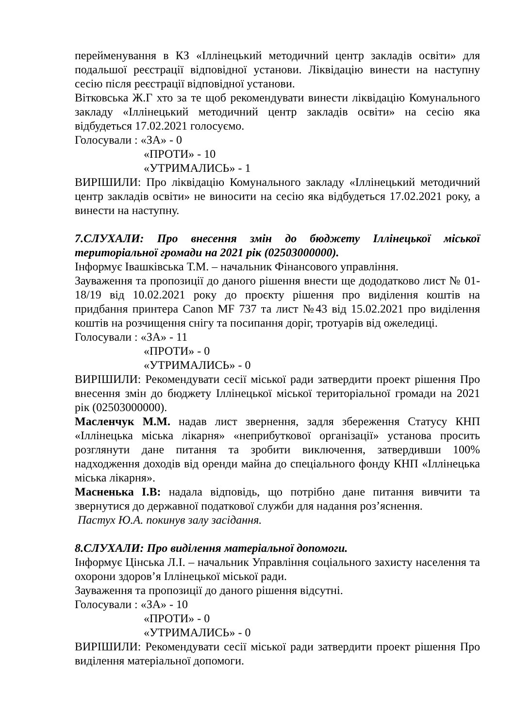перейменування в КЗ «Іллінецький методичний центр закладів освіти» для подальшої реєстрації відповідної установи. Ліквідацію винести на наступну сесію після реєстрації відповідної установи.
Вітковська Ж.Г хто за те щоб рекомендувати винести ліквідацію Комунального закладу «Іллінецький методичний центр закладів освіти» на сесію яка відбудеться 17.02.2021 голосуємо.
Голосували : «ЗА» - 0
«ПРОТИ» - 10
«УТРИМАЛИСЬ» - 1
ВИРІШИЛИ: Про ліквідацію Комунального закладу «Іллінецький методичний центр закладів освіти» не виносити на сесію яка відбудеться 17.02.2021 року, а винести на наступну.
7.СЛУХАЛИ: Про внесення змін до бюджету Іллінецької міської територіальної громади на 2021 рік (02503000000).
Інформує Івашківська Т.М. – начальник Фінансового управління.
Зауваження та пропозиції до даного рішення внести ще дододатково лист № 01-18/19 від 10.02.2021 року до проєкту рішення про виділення коштів на придбання принтера Canon MF 737 та лист №43 від 15.02.2021 про виділення коштів на розчищення снігу та посипання доріг, тротуарів від ожеледиці.
Голосували : «ЗА» - 11
«ПРОТИ» - 0
«УТРИМАЛИСЬ» - 0
ВИРІШИЛИ: Рекомендувати сесії міської ради затвердити проект рішення Про внесення змін до бюджету Іллінецької міської територіальної громади на 2021 рік (02503000000).
Масленчук М.М. надав лист звернення, задля збереження Статусу КНП «Іллінецька міська лікарня» «неприбуткової організації» установа просить розглянути дане питання та зробити виключення, затвердивши 100% надходження доходів від оренди майна до спеціального фонду КНП «Іллінецька міська лікарня».
Масненька І.В: надала відповідь, що потрібно дане питання вивчити та звернутися до державної податкової служби для надання роз’яснення.
Пастух Ю.А. покинув залу засідання.
8.СЛУХАЛИ: Про виділення матеріальної допомоги.
Інформує Цінська Л.І. – начальник Управління соціального захисту населення та охорони здоров’я Іллінецької міської ради.
Зауваження та пропозиції до даного рішення відсутні.
Голосували : «ЗА» - 10
«ПРОТИ» - 0
«УТРИМАЛИСЬ» - 0
ВИРІШИЛИ: Рекомендувати сесії міської ради затвердити проект рішення Про виділення матеріальної допомоги.